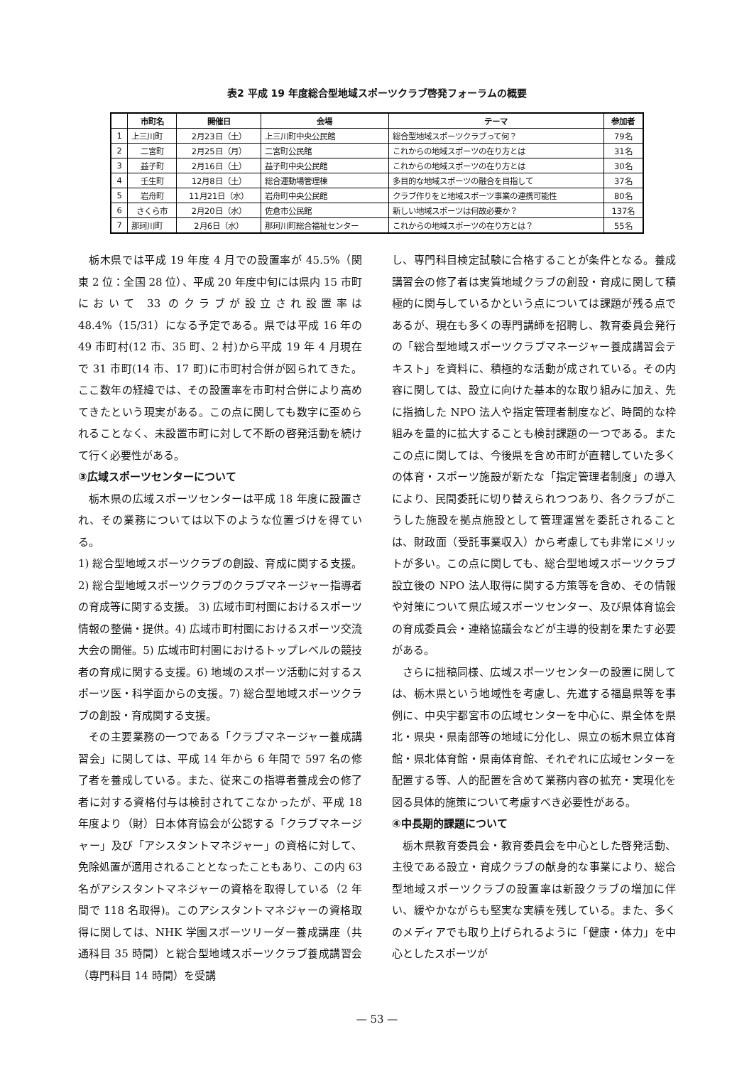表2 平成 19 年度総合型地域スポーツクラブ啓発フォーラムの概要
| | 市町名 | 開催日 | 会場 | テーマ | 参加者 |
| --- | --- | --- | --- | --- | --- |
| 1 | 上三川町 | 2月23日（土） | 上三川町中央公民館 | 総合型地域スポーツクラブって何？ | 79名 |
| 2 | 二宮町 | 2月25日（月） | 二宮町公民館 | これからの地域スポーツの在り方とは | 31名 |
| 3 | 益子町 | 2月16日（土） | 益子町中央公民館 | これからの地域スポーツの在り方とは | 30名 |
| 4 | 壬生町 | 12月8日（土） | 総合運動場管理棟 | 多目的な地域スポーツの融合を目指して | 37名 |
| 5 | 岩舟町 | 11月21日（水） | 岩舟町中央公民館 | クラブ作りをと地域スポーツ事業の連携可能性 | 80名 |
| 6 | さくら市 | 2月20日（水） | 佐倉市公民館 | 新しい地域スポーツは何故必要か？ | 137名 |
| 7 | 那珂川町 | 2月6日（水） | 那珂川町総合福祉センター | これからの地域スポーツの在り方とは？ | 55名 |
栃木県では平成 19 年度 4 月での設置率が 45.5%（関東 2 位：全国 28 位）、平成 20 年度中旬には県内 15 市町において 33 のクラブが設立され設置率は 48.4%（15/31）になる予定である。県では平成 16 年の 49 市町村(12 市、35 町、2 村)から平成 19 年 4 月現在で 31 市町(14 市、17 町)に市町村合併が図られてきた。ここ数年の経緯では、その設置率を市町村合併により高めてきたという現実がある。この点に関しても数字に歪められることなく、未設置市町に対して不断の啓発活動を続けて行く必要性がある。
③広域スポーツセンターについて
栃木県の広域スポーツセンターは平成 18 年度に設置され、その業務については以下のような位置づけを得ている。
1) 総合型地域スポーツクラブの創設、育成に関する支援。 2) 総合型地域スポーツクラブのクラブマネージャー指導者の育成等に関する支援。 3) 広域市町村圏におけるスポーツ情報の整備・提供。4) 広域市町村圏におけるスポーツ交流大会の開催。5) 広域市町村圏におけるトップレベルの競技者の育成に関する支援。6) 地域のスポーツ活動に対するスポーツ医・科学面からの支援。7) 総合型地域スポーツクラブの創設・育成関する支援。
その主要業務の一つである「クラブマネージャー養成講習会」に関しては、平成 14 年から 6 年間で 597 名の修了者を養成している。また、従来この指導者養成会の修了者に対する資格付与は検討されてこなかったが、平成 18 年度より（財）日本体育協会が公認する「クラブマネージャー」及び「アシスタントマネジャー」の資格に対して、免除処置が適用されることとなったこともあり、この内 63 名がアシスタントマネジャーの資格を取得している（2 年間で 118 名取得)。このアシスタントマネジャーの資格取得に関しては、NHK 学園スポーツリーダー養成講座（共通科目 35 時間）と総合型地域スポーツクラブ養成講習会（専門科目 14 時間）を受講
し、専門科目検定試験に合格することが条件となる。養成講習会の修了者は実質地域クラブの創設・育成に関して積極的に関与しているかという点については課題が残る点であるが、現在も多くの専門講師を招聘し、教育委員会発行の「総合型地域スポーツクラブマネージャー養成講習会テキスト」を資料に、積極的な活動が成されている。その内容に関しては、設立に向けた基本的な取り組みに加え、先に指摘した NPO 法人や指定管理者制度など、時間的な枠組みを量的に拡大することも検討課題の一つである。またこの点に関しては、今後県を含め市町が直轄していた多くの体育・スポーツ施設が新たな「指定管理者制度」の導入により、民間委託に切り替えられつつあり、各クラブがこうした施設を拠点施設として管理運営を委託されることは、財政面（受託事業収入）から考慮しても非常にメリットが多い。この点に関しても、総合型地域スポーツクラブ設立後の NPO 法人取得に関する方策等を含め、その情報や対策について県広域スポーツセンター、及び県体育協会の育成委員会・連絡協議会などが主導的役割を果たす必要がある。
さらに拙稿同様、広域スポーツセンターの設置に関しては、栃木県という地域性を考慮し、先進する福島県等を事例に、中央宇都宮市の広域センターを中心に、県全体を県北・県央・県南部等の地域に分化し、県立の栃木県立体育館・県北体育館・県南体育館、それぞれに広域センターを配置する等、人的配置を含めて業務内容の拡充・実現化を図る具体的施策について考慮すべき必要性がある。
④中長期的課題について
栃木県教育委員会・教育委員会を中心とした啓発活動、主役である設立・育成クラブの献身的な事業により、総合型地域スポーツクラブの設置率は新設クラブの増加に伴い、緩やかながらも堅実な実績を残している。また、多くのメディアでも取り上げられるように「健康・体力」を中心としたスポーツが
— 53 —